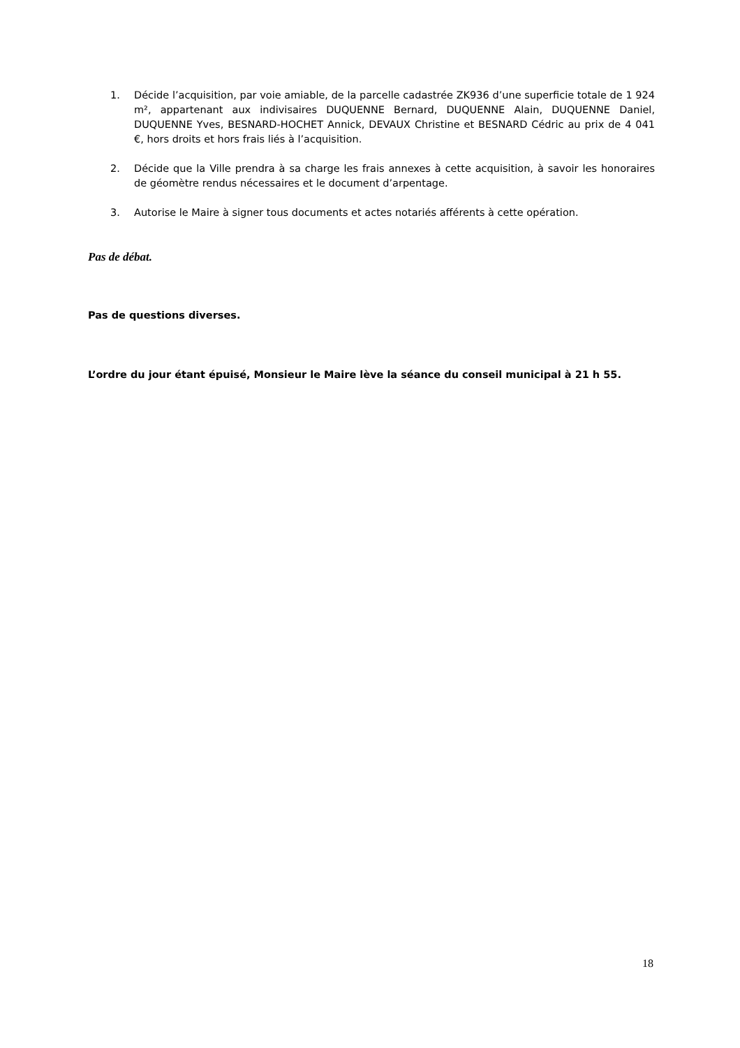1. Décide l’acquisition, par voie amiable, de la parcelle cadastrée ZK936 d’une superficie totale de 1 924 m², appartenant aux indivisaires DUQUENNE Bernard, DUQUENNE Alain, DUQUENNE Daniel, DUQUENNE Yves, BESNARD-HOCHET Annick, DEVAUX Christine et BESNARD Cédric au prix de 4 041 €, hors droits et hors frais liés à l’acquisition.
2. Décide que la Ville prendra à sa charge les frais annexes à cette acquisition, à savoir les honoraires de géomètre rendus nécessaires et le document d’arpentage.
3. Autorise le Maire à signer tous documents et actes notariés afférents à cette opération.
Pas de débat.
Pas de questions diverses.
L’ordre du jour étant épuisé, Monsieur le Maire lève la séance du conseil municipal à 21 h 55.
18